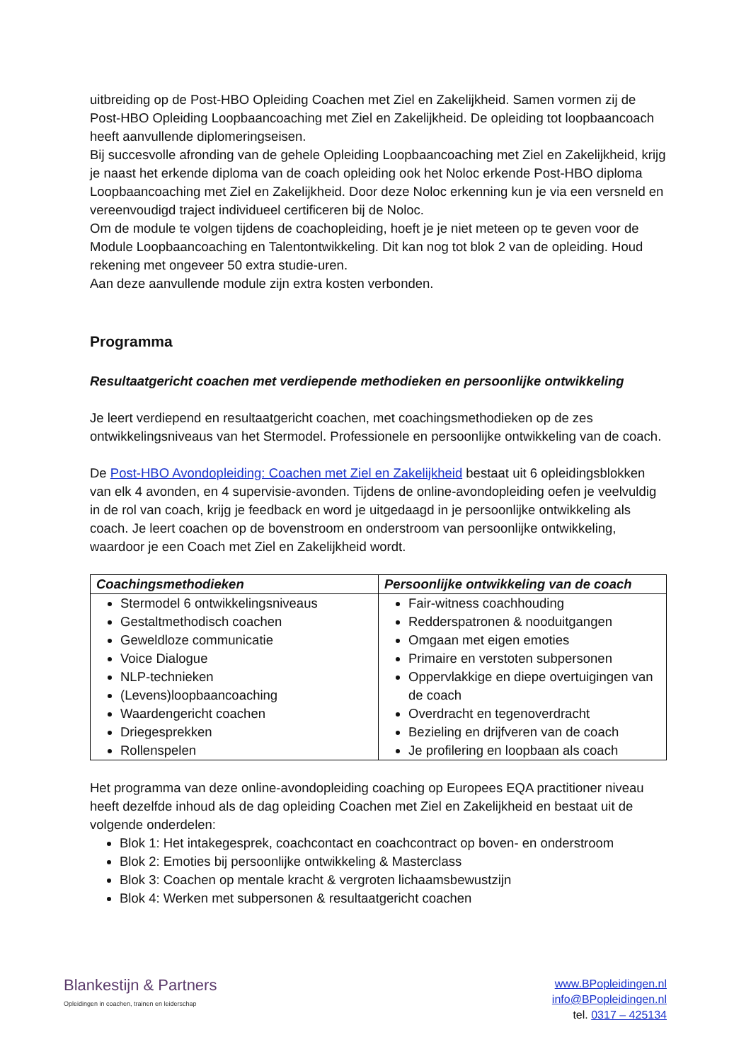uitbreiding op de Post-HBO Opleiding Coachen met Ziel en Zakelijkheid. Samen vormen zij de Post-HBO Opleiding Loopbaancoaching met Ziel en Zakelijkheid. De opleiding tot loopbaancoach heeft aanvullende diplomeringseisen.
Bij succesvolle afronding van de gehele Opleiding Loopbaancoaching met Ziel en Zakelijkheid, krijg je naast het erkende diploma van de coach opleiding ook het Noloc erkende Post-HBO diploma Loopbaancoaching met Ziel en Zakelijkheid. Door deze Noloc erkenning kun je via een versneld en vereenvoudigd traject individueel certificeren bij de Noloc.
Om de module te volgen tijdens de coachopleiding, hoeft je je niet meteen op te geven voor de Module Loopbaancoaching en Talentontwikkeling. Dit kan nog tot blok 2 van de opleiding. Houd rekening met ongeveer 50 extra studie-uren.
Aan deze aanvullende module zijn extra kosten verbonden.
Programma
Resultaatgericht coachen met verdiepende methodieken en persoonlijke ontwikkeling
Je leert verdiepend en resultaatgericht coachen, met coachingsmethodieken op de zes ontwikkelingsniveaus van het Stermodel. Professionele en persoonlijke ontwikkeling van de coach.
De Post-HBO Avondopleiding: Coachen met Ziel en Zakelijkheid bestaat uit 6 opleidingsblokken van elk 4 avonden, en 4 supervisie-avonden. Tijdens de online-avondopleiding oefen je veelvuldig in de rol van coach, krijg je feedback en word je uitgedaagd in je persoonlijke ontwikkeling als coach. Je leert coachen op de bovenstroom en onderstroom van persoonlijke ontwikkeling, waardoor je een Coach met Ziel en Zakelijkheid wordt.
| Coachingsmethodieken | Persoonlijke ontwikkeling van de coach |
| --- | --- |
| Stermodel 6 ontwikkelingsniveaus Gestaltmethodisch coachen Geweldloze communicatie Voice Dialogue NLP-technieken (Levens)loopbaancoaching Waardengericht coachen Driegesprekken Rollenspelen | Fair-witness coachhouding Redderspatronen & nooduitgangen Omgaan met eigen emoties Primaire en verstoten subpersonen Oppervlakkige en diepe overtuigingen van de coach Overdracht en tegenoverdracht Bezieling en drijfveren van de coach Je profilering en loopbaan als coach |
Het programma van deze online-avondopleiding coaching op Europees EQA practitioner niveau heeft dezelfde inhoud als de dag opleiding Coachen met Ziel en Zakelijkheid en bestaat uit de volgende onderdelen:
Blok 1: Het intakegesprek, coachcontact en coachcontract op boven- en onderstroom
Blok 2: Emoties bij persoonlijke ontwikkeling & Masterclass
Blok 3: Coachen op mentale kracht & vergroten lichaamsbewustzijn
Blok 4: Werken met subpersonen & resultaatgericht coachen
Blankestijn & Partners
Opleidingen in coachen, trainen en leiderschap
www.BPopleidingen.nl
info@BPopleidingen.nl
tel. 0317 – 425134